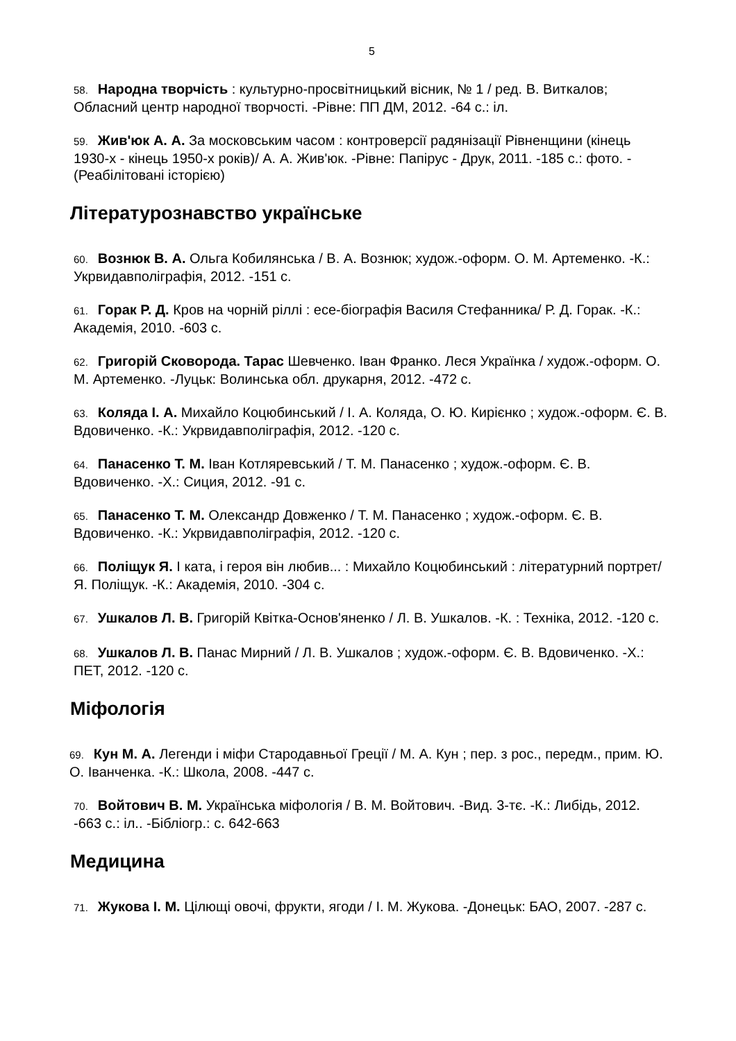5
58. Народна творчість : культурно-просвітницький вісник, № 1 / ред. В. Виткалов; Обласний центр народної творчості. -Рівне: ПП ДМ, 2012. -64 с.: іл.
59. Жив'юк А. А. За московським часом : контроверсії радянізації Рівненщини (кінець 1930-х - кінець 1950-х років)/ А. А. Жив'юк. -Рівне: Папірус - Друк, 2011. -185 с.: фото. -(Реабілітовані історією)
Літературознавство українське
60. Вознюк В. А. Ольга Кобилянська / В. А. Вознюк; худож.-оформ. О. М. Артеменко. -К.: Укрвидавполіграфія, 2012. -151 с.
61. Горак Р. Д. Кров на чорній ріллі : есе-біографія Василя Стефанника/ Р. Д. Горак. -К.: Академія, 2010. -603 с.
62. Григорій Сковорода. Тарас Шевченко. Іван Франко. Леся Українка / худож.-оформ. О. М. Артеменко. -Луцьк: Волинська обл. друкарня, 2012. -472 с.
63. Коляда І. А. Михайло Коцюбинський / І. А. Коляда, О. Ю. Кирієнко ; худож.-оформ. Є. В. Вдовиченко. -К.: Укрвидавполіграфія, 2012. -120 с.
64. Панасенко Т. М. Іван Котляревський / Т. М. Панасенко ; худож.-оформ. Є. В. Вдовиченко. -Х.: Сиция, 2012. -91 с.
65. Панасенко Т. М. Олександр Довженко / Т. М. Панасенко ; худож.-оформ. Є. В. Вдовиченко. -К.: Укрвидавполіграфія, 2012. -120 с.
66. Поліщук Я. І ката, і героя він любив... : Михайло Коцюбинський : літературний портрет/ Я. Поліщук. -К.: Академія, 2010. -304 с.
67. Ушкалов Л. В. Григорій Квітка-Основ'яненко / Л. В. Ушкалов. -К. : Техніка, 2012. -120 с.
68. Ушкалов Л. В. Панас Мирний / Л. В. Ушкалов ; худож.-оформ. Є. В. Вдовиченко. -Х.: ПЕТ, 2012. -120 с.
Міфологія
69. Кун М. А. Легенди і міфи Стародавньої Греції / М. А. Кун ; пер. з рос., передм., прим. Ю. О. Іванченка. -К.: Школа, 2008. -447 с.
70. Войтович В. М. Українська міфологія / В. М. Войтович. -Вид. 3-тє. -К.: Либідь, 2012. -663 с.: іл.. -Бібліогр.: с. 642-663
Медицина
71. Жукова І. М. Цілющі овочі, фрукти, ягоди / І. М. Жукова. -Донецьк: БАО, 2007. -287 с.